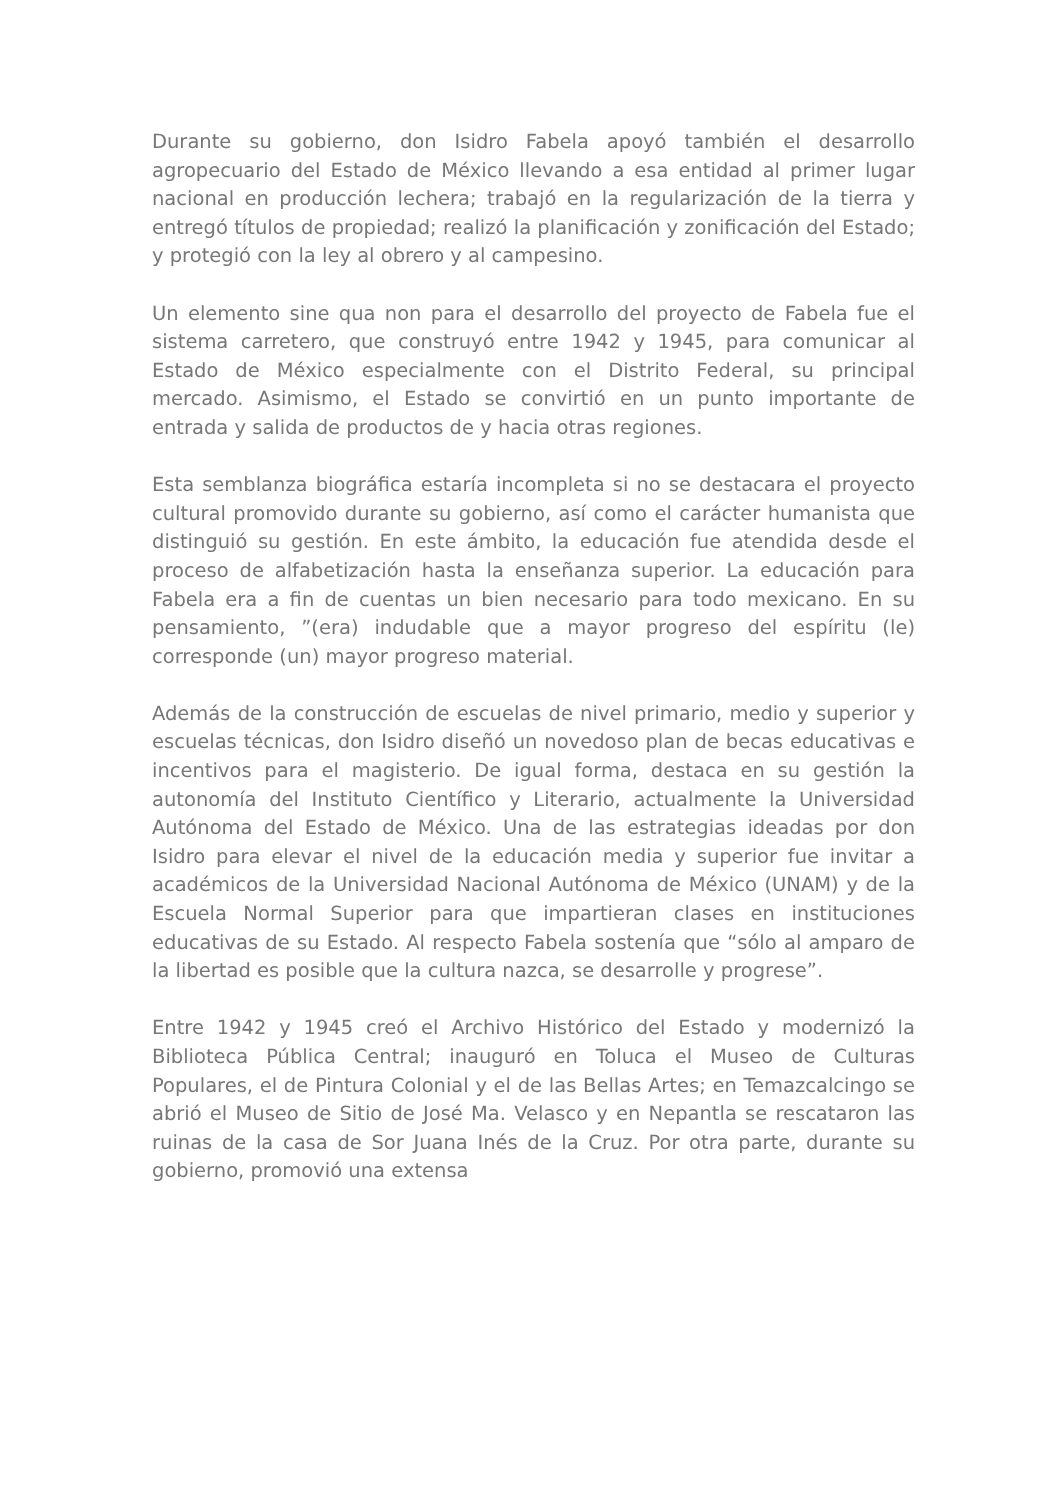Durante su gobierno, don Isidro Fabela apoyó también el desarrollo agropecuario del Estado de México llevando a esa entidad al primer lugar nacional en producción lechera; trabajó en la regularización de la tierra y entregó títulos de propiedad; realizó la planificación y zonificación del Estado; y protegió con la ley al obrero y al campesino.
Un elemento sine qua non para el desarrollo del proyecto de Fabela fue el sistema carretero, que construyó entre 1942 y 1945, para comunicar al Estado de México especialmente con el Distrito Federal, su principal mercado. Asimismo, el Estado se convirtió en un punto importante de entrada y salida de productos de y hacia otras regiones.
Esta semblanza biográfica estaría incompleta si no se destacara el proyecto cultural promovido durante su gobierno, así como el carácter humanista que distinguió su gestión. En este ámbito, la educación fue atendida desde el proceso de alfabetización hasta la enseñanza superior. La educación para Fabela era a fin de cuentas un bien necesario para todo mexicano. En su pensamiento, ”(era) indudable que a mayor progreso del espíritu (le) corresponde (un) mayor progreso material.
Además de la construcción de escuelas de nivel primario, medio y superior y escuelas técnicas, don Isidro diseñó un novedoso plan de becas educativas e incentivos para el magisterio. De igual forma, destaca en su gestión la autonomía del Instituto Científico y Literario, actualmente la Universidad Autónoma del Estado de México. Una de las estrategias ideadas por don Isidro para elevar el nivel de la educación media y superior fue invitar a académicos de la Universidad Nacional Autónoma de México (UNAM) y de la Escuela Normal Superior para que impartieran clases en instituciones educativas de su Estado. Al respecto Fabela sostenía que “sólo al amparo de la libertad es posible que la cultura nazca, se desarrolle y progrese”.
Entre 1942 y 1945 creó el Archivo Histórico del Estado y modernizó la Biblioteca Pública Central; inauguró en Toluca el Museo de Culturas Populares, el de Pintura Colonial y el de las Bellas Artes; en Temazcalcingo se abrió el Museo de Sitio de José Ma. Velasco y en Nepantla se rescataron las ruinas de la casa de Sor Juana Inés de la Cruz. Por otra parte, durante su gobierno, promovió una extensa